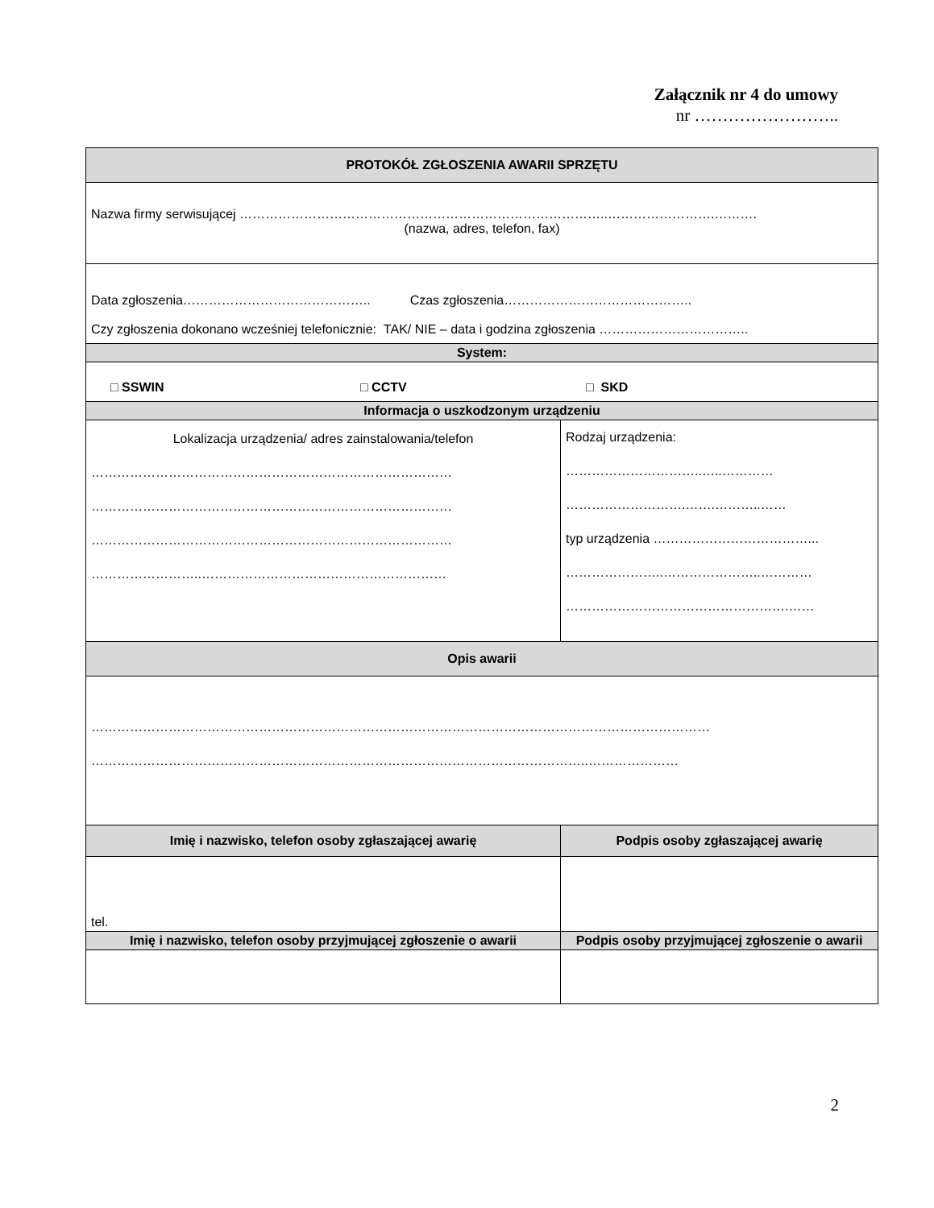Załącznik nr 4 do umowy
nr ……………………..
| PROTOKÓŁ ZGŁOSZENIA AWARII SPRZĘTU | |
| --- | --- |
| Nazwa firmy serwisującej …………………………………………………………………………..…………………….………. (nazwa, adres, telefon, fax) | |
| Data zgłoszenia…………………………………….. Czas zgłoszenia…………………………………….. Czy zgłoszenia dokonano wcześniej telefonicznie: TAK/ NIE – data i godzina zgłoszenia …………………………….. | |
| System: | |
| □ SSWIN □ CCTV □ SKD | |
| Informacja o uszkodzonym urządzeniu | |
| Lokalizacja urządzenia/ adres zainstalowania/telefon ………………………………………………………………………… ………………………………………………………………………… ………………………………………………………………………… ……………………..………………………………………………… | Rodzaj urządzenia: …………………………..…..………… ……………………….…….………..…… typ urządzenia ………………………………... …………………..…………………..………… …………………………………………….…… |
| Opis awarii | |
| ……………………………………………………………………………………………………………………………… ……………………………………………………………………………………………………..………………… | |
| Imię i nazwisko, telefon osoby zgłaszającej awarię | Podpis osoby zgłaszającej awarię |
| tel. | |
| Imię i nazwisko, telefon osoby przyjmującej zgłoszenie o awarii | Podpis osoby przyjmującej zgłoszenie o awarii |
2